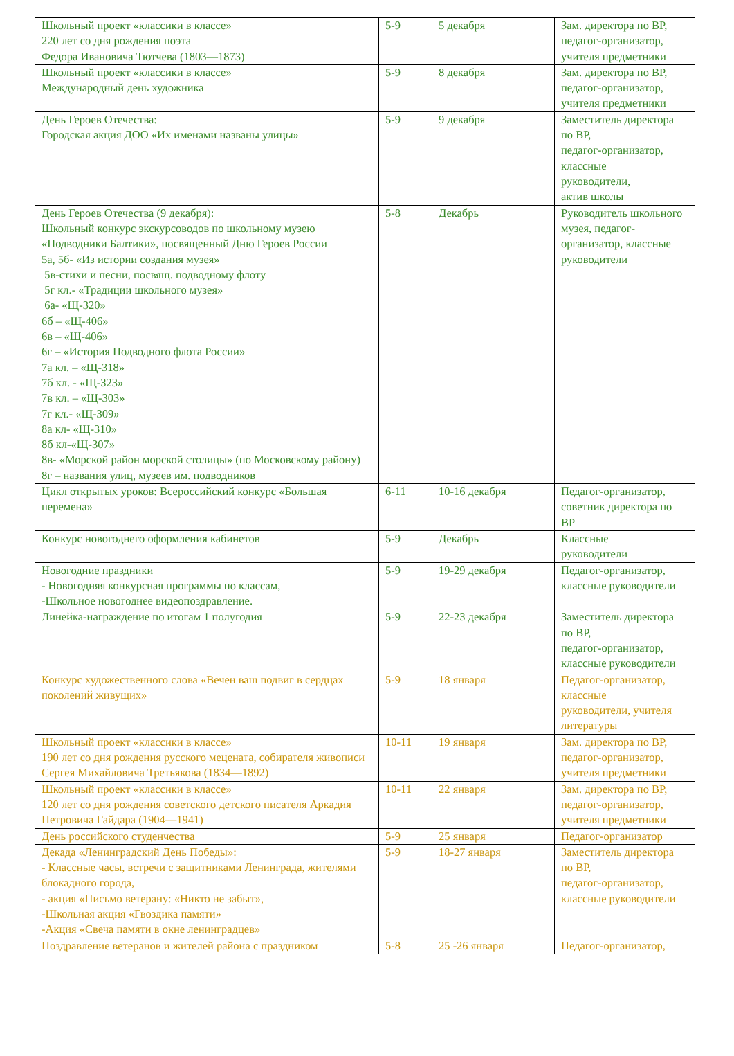| Школьный проект «классики в классе» 220 лет со дня рождения поэта Федора Ивановича Тютчева (1803—1873) | 5-9 | 5 декабря | Зам. директора по ВР, педагог-организатор, учителя предметники |
| Школьный проект «классики в классе» Международный день художника | 5-9 | 8 декабря | Зам. директора по ВР, педагог-организатор, учителя предметники |
| День Героев Отечества: Городская акция ДОО «Их именами названы улицы» | 5-9 | 9 декабря | Заместитель директора по ВР, педагог-организатор, классные руководители, актив школы |
| День Героев Отечества (9 декабря): Школьный конкурс экскурсоводов по школьному музею «Подводники Балтики», посвященный Дню Героев России 5а, 5б- «Из истории создания музея» 5в-стихи и песни, посвящ. подводному флоту 5г кл.- «Традиции школьного музея» 6а- «Щ-320» 6б – «Щ-406» 6в – «Щ-406» 6г – «История Подводного флота России» 7а кл. – «Щ-318» 7б кл. - «Щ-323» 7в кл. – «Щ-303» 7г кл.- «Щ-309» 8а кл- «Щ-310» 8б кл-«Щ-307» 8в- «Морской район морской столицы» (по Московскому району) 8г – названия улиц, музеев им. подводников | 5-8 | Декабрь | Руководитель школьного музея, педагог-организатор, классные руководители |
| Цикл открытых уроков: Всероссийский конкурс «Большая перемена» | 6-11 | 10-16 декабря | Педагог-организатор, советник директора по ВР |
| Конкурс новогоднего оформления кабинетов | 5-9 | Декабрь | Классные руководители |
| Новогодние праздники - Новогодняя конкурсная программы по классам, -Школьное новогоднее видеопоздравление. | 5-9 | 19-29 декабря | Педагог-организатор, классные руководители |
| Линейка-награждение по итогам 1 полугодия | 5-9 | 22-23 декабря | Заместитель директора по ВР, педагог-организатор, классные руководители |
| Конкурс художественного слова «Вечен ваш подвиг в сердцах поколений живущих» | 5-9 | 18 января | Педагог-организатор, классные руководители, учителя литературы |
| Школьный проект «классики в классе» 190 лет со дня рождения русского мецената, собирателя живописи Сергея Михайловича Третьякова (1834—1892) | 10-11 | 19 января | Зам. директора по ВР, педагог-организатор, учителя предметники |
| Школьный проект «классики в классе» 120 лет со дня рождения советского детского писателя Аркадия Петровича Гайдара (1904—1941) | 10-11 | 22 января | Зам. директора по ВР, педагог-организатор, учителя предметники |
| День российского студенчества | 5-9 | 25 января | Педагог-организатор |
| Декада «Ленинградский День Победы»: - Классные часы, встречи с защитниками Ленинграда, жителями блокадного города, - акция «Письмо ветерану: «Никто не забыт», -Школьная акция «Гвоздика памяти» -Акция «Свеча памяти в окне ленинградцев» | 5-9 | 18-27 января | Заместитель директора по ВР, педагог-организатор, классные руководители |
| Поздравление ветеранов и жителей района с праздником | 5-8 | 25 -26 января | Педагог-организатор, |